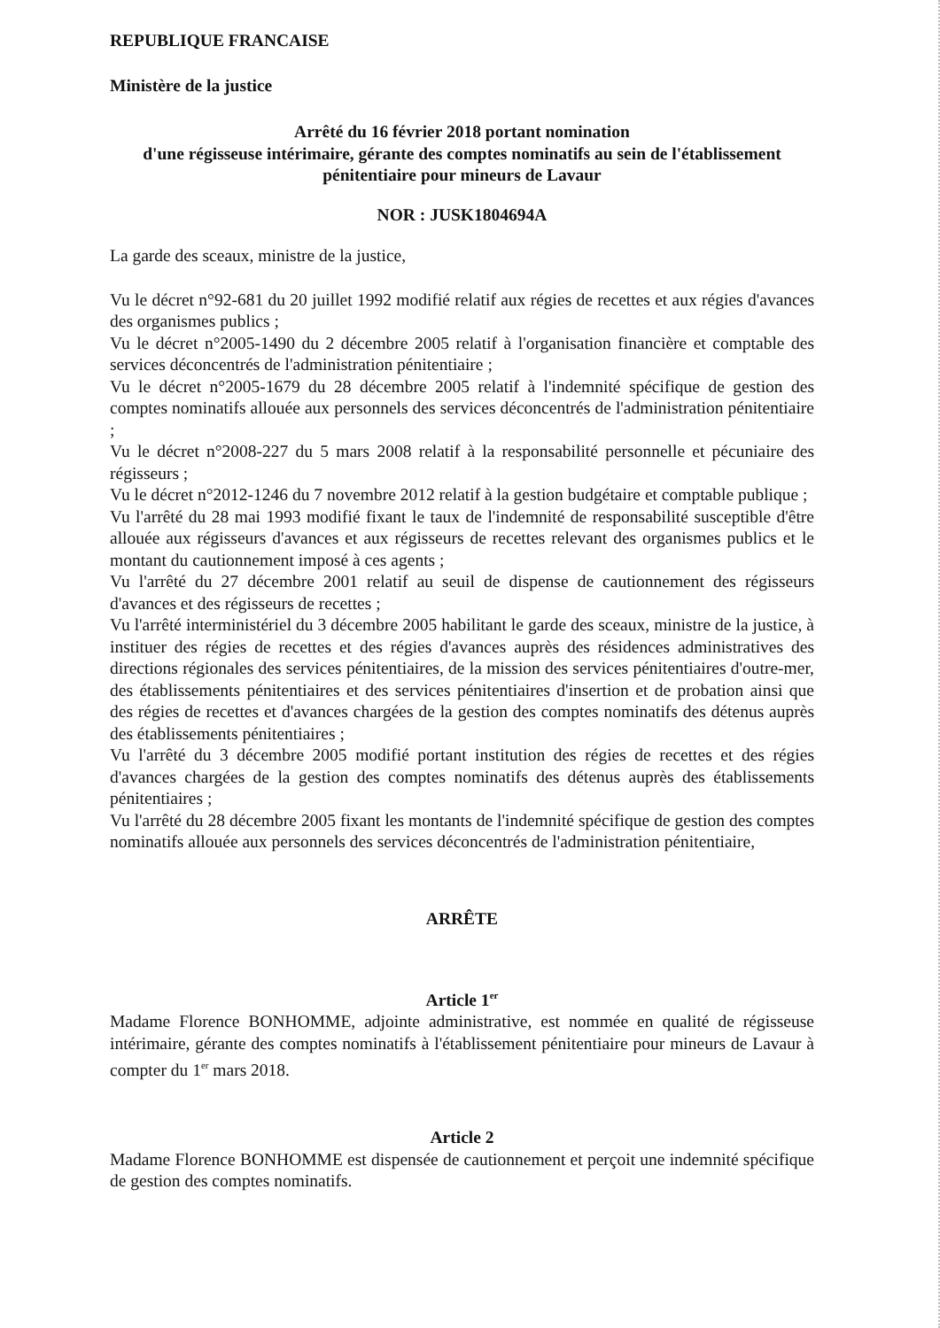REPUBLIQUE FRANCAISE
Ministère de la justice
Arrêté du 16 février 2018 portant nomination
d'une régisseuse intérimaire, gérante des comptes nominatifs au sein de l'établissement
pénitentiaire pour mineurs de Lavaur
NOR : JUSK1804694A
La garde des sceaux, ministre de la justice,
Vu le décret n°92-681 du 20 juillet 1992 modifié relatif aux régies de recettes et aux régies d'avances des organismes publics ;
Vu le décret n°2005-1490 du 2 décembre 2005 relatif à l'organisation financière et comptable des services déconcentrés de l'administration pénitentiaire ;
Vu le décret n°2005-1679 du 28 décembre 2005 relatif à l'indemnité spécifique de gestion des comptes nominatifs allouée aux personnels des services déconcentrés de l'administration pénitentiaire ;
Vu le décret n°2008-227 du 5 mars 2008 relatif à la responsabilité personnelle et pécuniaire des régisseurs ;
Vu le décret n°2012-1246 du 7 novembre 2012 relatif à la gestion budgétaire et comptable publique ;
Vu l'arrêté du 28 mai 1993 modifié fixant le taux de l'indemnité de responsabilité susceptible d'être allouée aux régisseurs d'avances et aux régisseurs de recettes relevant des organismes publics et le montant du cautionnement imposé à ces agents ;
Vu l'arrêté du 27 décembre 2001 relatif au seuil de dispense de cautionnement des régisseurs d'avances et des régisseurs de recettes ;
Vu l'arrêté interministériel du 3 décembre 2005 habilitant le garde des sceaux, ministre de la justice, à instituer des régies de recettes et des régies d'avances auprès des résidences administratives des directions régionales des services pénitentiaires, de la mission des services pénitentiaires d'outre-mer, des établissements pénitentiaires et des services pénitentiaires d'insertion et de probation ainsi que des régies de recettes et d'avances chargées de la gestion des comptes nominatifs des détenus auprès des établissements pénitentiaires ;
Vu l'arrêté du 3 décembre 2005 modifié portant institution des régies de recettes et des régies d'avances chargées de la gestion des comptes nominatifs des détenus auprès des établissements pénitentiaires ;
Vu l'arrêté du 28 décembre 2005 fixant les montants de l'indemnité spécifique de gestion des comptes nominatifs allouée aux personnels des services déconcentrés de l'administration pénitentiaire,
ARRÊTE
Article 1<sup>er</sup>
Madame Florence BONHOMME, adjointe administrative, est nommée en qualité de régisseuse intérimaire, gérante des comptes nominatifs à l'établissement pénitentiaire pour mineurs de Lavaur à compter du 1<sup>er</sup> mars 2018.
Article 2
Madame Florence BONHOMME est dispensée de cautionnement et perçoit une indemnité spécifique de gestion des comptes nominatifs.